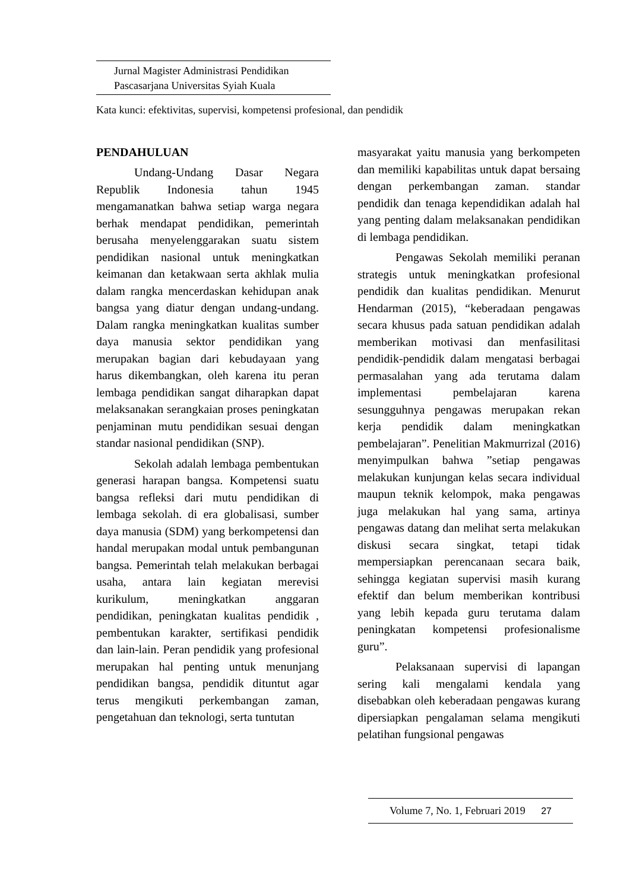Jurnal Magister Administrasi Pendidikan
Pascasarjana Universitas Syiah Kuala
Kata kunci: efektivitas, supervisi, kompetensi profesional, dan pendidik
PENDAHULUAN
Undang-Undang Dasar Negara Republik Indonesia tahun 1945 mengamanatkan bahwa setiap warga negara berhak mendapat pendidikan, pemerintah berusaha menyelenggarakan suatu sistem pendidikan nasional untuk meningkatkan keimanan dan ketakwaan serta akhlak mulia dalam rangka mencerdaskan kehidupan anak bangsa yang diatur dengan undang-undang. Dalam rangka meningkatkan kualitas sumber daya manusia sektor pendidikan yang merupakan bagian dari kebudayaan yang harus dikembangkan, oleh karena itu peran lembaga pendidikan sangat diharapkan dapat melaksanakan serangkaian proses peningkatan penjaminan mutu pendidikan sesuai dengan standar nasional pendidikan (SNP).
Sekolah adalah lembaga pembentukan generasi harapan bangsa. Kompetensi suatu bangsa refleksi dari mutu pendidikan di lembaga sekolah. di era globalisasi, sumber daya manusia (SDM) yang berkompetensi dan handal merupakan modal untuk pembangunan bangsa. Pemerintah telah melakukan berbagai usaha, antara lain kegiatan merevisi kurikulum, meningkatkan anggaran pendidikan, peningkatan kualitas pendidik , pembentukan karakter, sertifikasi pendidik dan lain-lain. Peran pendidik yang profesional merupakan hal penting untuk menunjang pendidikan bangsa, pendidik dituntut agar terus mengikuti perkembangan zaman, pengetahuan dan teknologi, serta tuntutan
masyarakat yaitu manusia yang berkompeten dan memiliki kapabilitas untuk dapat bersaing dengan perkembangan zaman. standar pendidik dan tenaga kependidikan adalah hal yang penting dalam melaksanakan pendidikan di lembaga pendidikan.
Pengawas Sekolah memiliki peranan strategis untuk meningkatkan profesional pendidik dan kualitas pendidikan. Menurut Hendarman (2015), “keberadaan pengawas secara khusus pada satuan pendidikan adalah memberikan motivasi dan menfasilitasi pendidik-pendidik dalam mengatasi berbagai permasalahan yang ada terutama dalam implementasi pembelajaran karena sesungguhnya pengawas merupakan rekan kerja pendidik dalam meningkatkan pembelajaran”. Penelitian Makmurrizal (2016) menyimpulkan bahwa ”setiap pengawas melakukan kunjungan kelas secara individual maupun teknik kelompok, maka pengawas juga melakukan hal yang sama, artinya pengawas datang dan melihat serta melakukan diskusi secara singkat, tetapi tidak mempersiapkan perencanaan secara baik, sehingga kegiatan supervisi masih kurang efektif dan belum memberikan kontribusi yang lebih kepada guru terutama dalam peningkatan kompetensi profesionalisme guru”.
Pelaksanaan supervisi di lapangan sering kali mengalami kendala yang disebabkan oleh keberadaan pengawas kurang dipersiapkan pengalaman selama mengikuti pelatihan fungsional pengawas
Volume 7, No. 1, Februari 2019 27